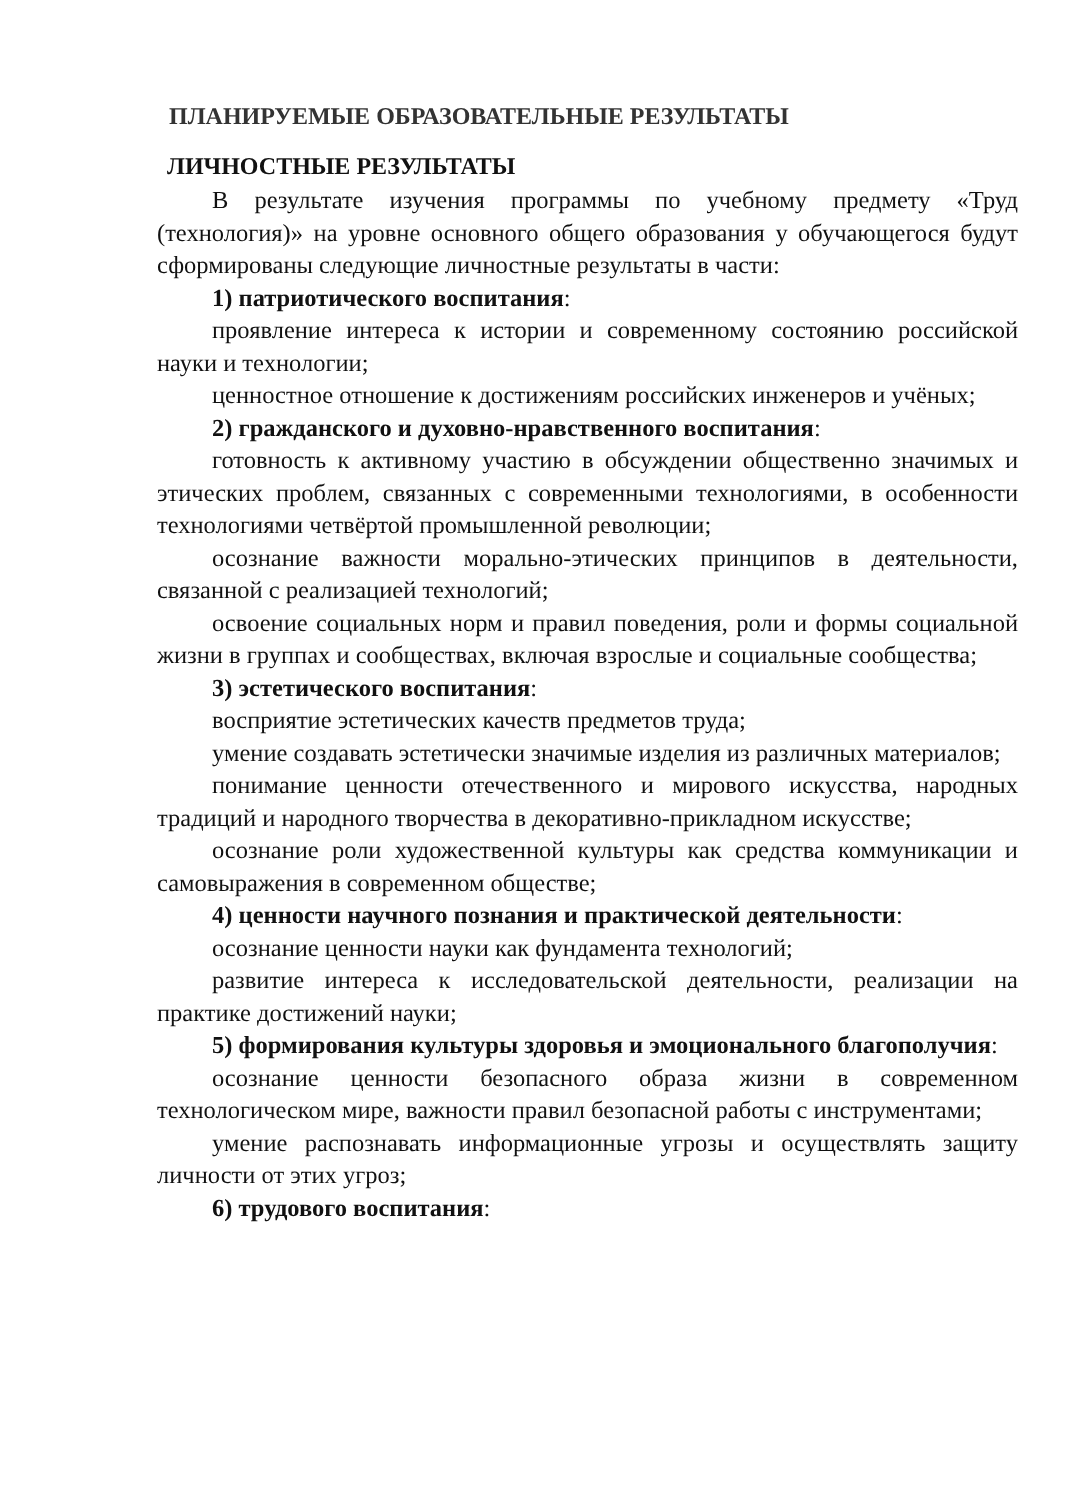ПЛАНИРУЕМЫЕ ОБРАЗОВАТЕЛЬНЫЕ РЕЗУЛЬТАТЫ
ЛИЧНОСТНЫЕ РЕЗУЛЬТАТЫ
В результате изучения программы по учебному предмету «Труд (технология)» на уровне основного общего образования у обучающегося будут сформированы следующие личностные результаты в части:
1) патриотического воспитания:
проявление интереса к истории и современному состоянию российской науки и технологии;
ценностное отношение к достижениям российских инженеров и учёных;
2) гражданского и духовно-нравственного воспитания:
готовность к активному участию в обсуждении общественно значимых и этических проблем, связанных с современными технологиями, в особенности технологиями четвёртой промышленной революции;
осознание важности морально-этических принципов в деятельности, связанной с реализацией технологий;
освоение социальных норм и правил поведения, роли и формы социальной жизни в группах и сообществах, включая взрослые и социальные сообщества;
3) эстетического воспитания:
восприятие эстетических качеств предметов труда;
умение создавать эстетически значимые изделия из различных материалов;
понимание ценности отечественного и мирового искусства, народных традиций и народного творчества в декоративно-прикладном искусстве;
осознание роли художественной культуры как средства коммуникации и самовыражения в современном обществе;
4) ценности научного познания и практической деятельности:
осознание ценности науки как фундамента технологий;
развитие интереса к исследовательской деятельности, реализации на практике достижений науки;
5) формирования культуры здоровья и эмоционального благополучия:
осознание ценности безопасного образа жизни в современном технологическом мире, важности правил безопасной работы с инструментами;
умение распознавать информационные угрозы и осуществлять защиту личности от этих угроз;
6) трудового воспитания: